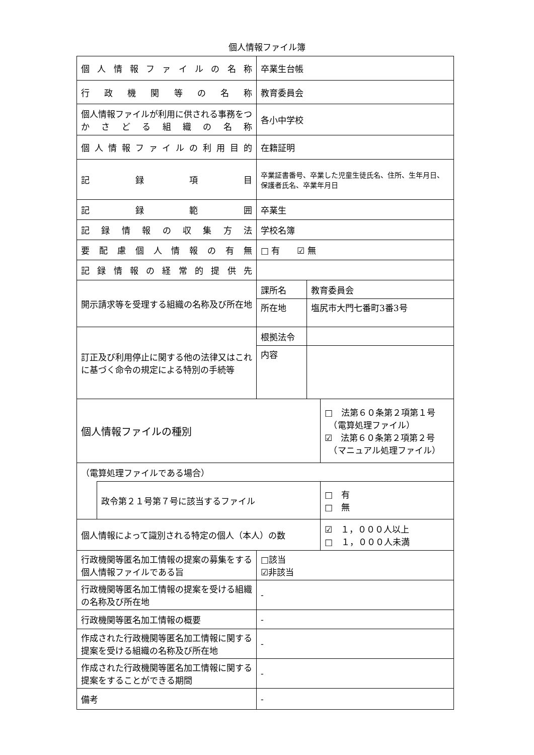個人情報ファイル簿
| 個人情報ファイルの名称 | | 卒業生台帳 | | |
| 行政機関等の名称 | | 教育委員会 | | |
| 個人情報ファイルが利用に供される事務をつかさどる組織の名称 | | 各小中学校 | | |
| 個人情報ファイルの利用目的 | | 在籍証明 | | |
| 記録項目 | | 卒業証書番号、卒業した児童生徒氏名、住所、生年月日、保護者氏名、卒業年月日 | | |
| 記録範囲 | | 卒業生 | | |
| 記録情報の収集方法 | | 学校名簿 | | |
| 要配慮個人情報の有無 | | □ 有 ☑ 無 | | |
| 記録情報の経常的提供先 | | | | |
| 開示請求等を受理する組織の名称及び所在地 | | 課所名 | 教育委員会 | |
| | | 所在地 | 塩尻市大門七番町3番3号 | |
| 訂正及び利用停止に関する他の法律又はこれに基づく命令の規定による特別の手続等 | | 根拠法令 | | |
| | | 内容 | | |
| 個人情報ファイルの種別 | | | | □ 法第６０条第２項第１号 （電算処理ファイル） ☑ 法第６０条第２項第２号 （マニュアル処理ファイル） |
| （電算処理ファイルである場合） | | | | |
| | 政令第２１号第７号に該当するファイル | | | □ 有 □ 無 |
| 個人情報によって識別される特定の個人（本人）の数 | | | | ☑ １，０００人以上 □ １，０００人未満 |
| 行政機関等匿名加工情報の提案の募集をする個人情報ファイルである旨 | | □該当 ☑非該当 | | |
| 行政機関等匿名加工情報の提案を受ける組織の名称及び所在地 | | - | | |
| 行政機関等匿名加工情報の概要 | | - | | |
| 作成された行政機関等匿名加工情報に関する提案を受ける組織の名称及び所在地 | | - | | |
| 作成された行政機関等匿名加工情報に関する提案をすることができる期間 | | - | | |
| 備考 | | - | | |